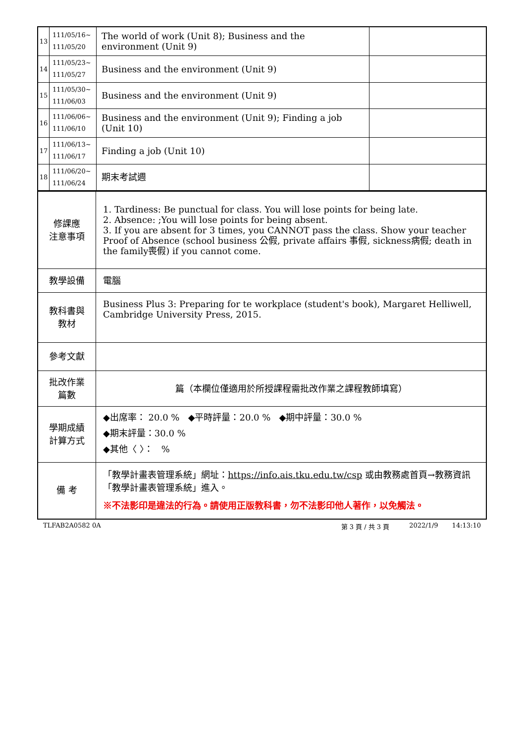| 13 | 111/05/16~ 111/05/20 | The world of work (Unit 8); Business and the environment (Unit 9) | |
| 14 | 111/05/23~ 111/05/27 | Business and the environment (Unit 9) | |
| 15 | 111/05/30~ 111/06/03 | Business and the environment (Unit 9) | |
| 16 | 111/06/06~ 111/06/10 | Business and the environment (Unit 9); Finding a job (Unit 10) | |
| 17 | 111/06/13~ 111/06/17 | Finding a job (Unit 10) | |
| 18 | 111/06/20~ 111/06/24 | 期末考試週 | |
| 修課應 注意事項 | 1. Tardiness: Be punctual for class. You will lose points for being late. 2. Absence: ;You will lose points for being absent. 3. If you are absent for 3 times, you CANNOT pass the class. Show your teacher Proof of Absence (school business 公假, private affairs 事假, sickness病假; death in the family喪假) if you cannot come. |
| 教學設備 | 電腦 |
| 教科書與 教材 | Business Plus 3: Preparing for te workplace (student's book), Margaret Helliwell, Cambridge University Press, 2015. |
| 參考文獻 | |
| 批改作業 篇數 | 篇（本欄位僅適用於所授課程需批改作業之課程教師填寫） |
| 學期成績 計算方式 | ◆出席率： 20.0 % ◆平時評量：20.0 % ◆期中評量：30.0 % ◆期末評量：30.0 % ◆其他〈 〉： % |
| 備 考 | 「教學計畫表管理系統」網址： https://info.ais.tku.edu.tw/csp 或由教務處首頁→教務資訊「教學計畫表管理系統」進入。 ※不法影印是違法的行為。請使用正版教科書，勿不法影印他人著作，以免觸法。 |
TLFAB2A0582 0A 第 3 頁 / 共 3 頁 2022/1/9 14:13:10